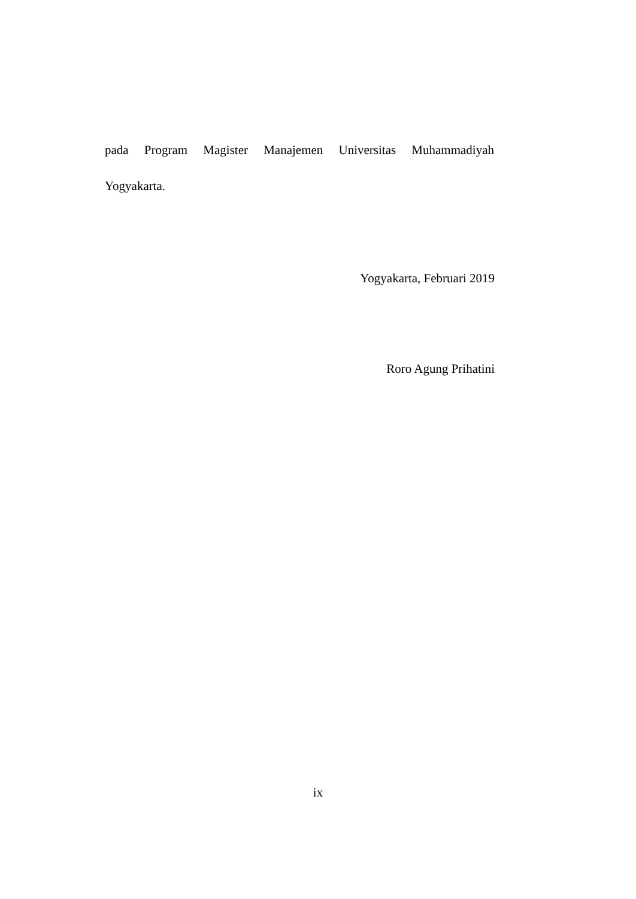pada Program Magister Manajemen Universitas Muhammadiyah
Yogyakarta.
Yogyakarta, Februari 2019
Roro Agung Prihatini
ix